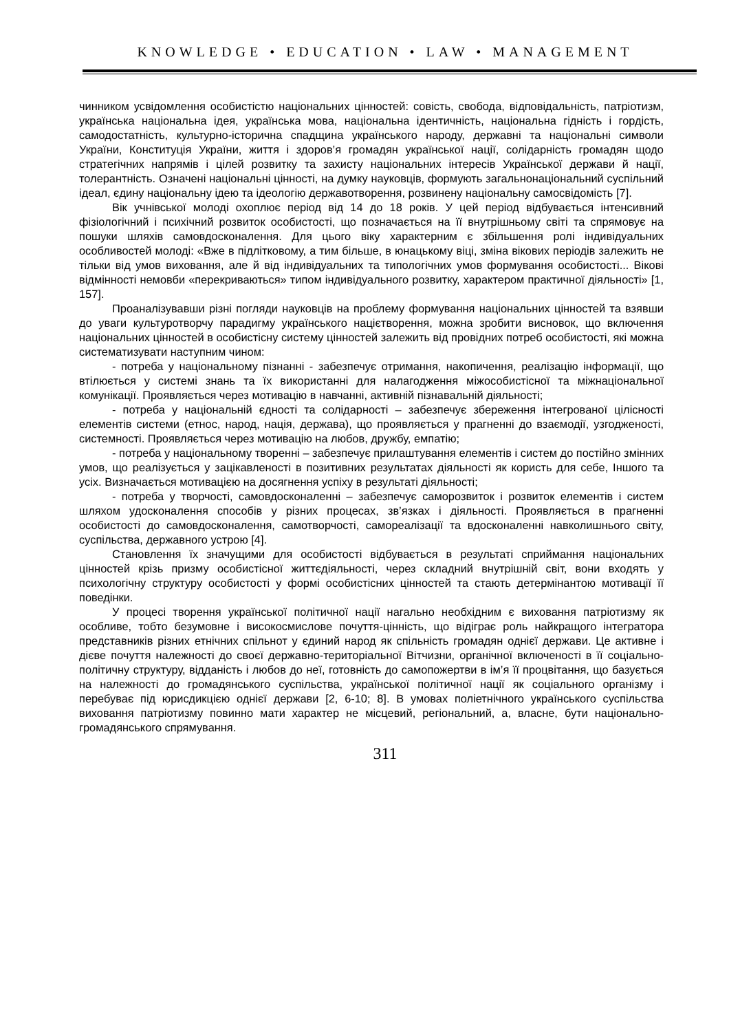KNOWLEDGE • EDUCATION • LAW • MANAGEMENT
чинником усвідомлення особистістю національних цінностей: совість, свобода, відповідальність, патріотизм, українська національна ідея, українська мова, національна ідентичність, національна гідність і гордість, самодостатність, культурно-історична спадщина українського народу, державні та національні символи України, Конституція України, життя і здоров’я громадян української нації, солідарність громадян щодо стратегічних напрямів і цілей розвитку та захисту національних інтересів Української держави й нації, толерантність. Означені національні цінності, на думку науковців, формують загальнонаціональний суспільний ідеал, єдину національну ідею та ідеологію державотворення, розвинену національну самосвідомість [7].
Вік учнівської молоді охоплює період від 14 до 18 років. У цей період відбувається інтенсивний фізіологічний і психічний розвиток особистості, що позначається на її внутрішньому світі та спрямовує на пошуки шляхів самовдосконалення. Для цього віку характерним є збільшення ролі індивідуальних особливостей молоді: «Вже в підлітковому, а тим більше, в юнацькому віці, зміна вікових періодів залежить не тільки від умов виховання, але й від індивідуальних та типологічних умов формування особистості... Вікові відмінності немовби «перекриваються» типом індивідуального розвитку, характером практичної діяльності» [1, 157].
Проаналізувавши різні погляди науковців на проблему формування національних цінностей та взявши до уваги культуротворчу парадигму українського націєтворення, можна зробити висновок, що включення національних цінностей в особистісну систему цінностей залежить від провідних потреб особистості, які можна систематизувати наступним чином:
- потреба у національному пізнанні - забезпечує отримання, накопичення, реалізацію інформації, що втілюється у системі знань та їх використанні для налагодження міжособистісної та міжнаціональної комунікації. Проявляється через мотивацію в навчанні, активній пізнавальній діяльності;
- потреба у національній єдності та солідарності – забезпечує збереження інтегрованої цілісності елементів системи (етнос, народ, нація, держава), що проявляється у прагненні до взаємодії, узгодженості, системності. Проявляється через мотивацію на любов, дружбу, емпатію;
- потреба у національному творенні – забезпечує прилаштування елементів і систем до постійно змінних умов, що реалізується у зацікавленості в позитивних результатах діяльності як користь для себе, Іншого та усіх. Визначається мотивацією на досягнення успіху в результаті діяльності;
- потреба у творчості, самовдосконаленні – забезпечує саморозвиток і розвиток елементів і систем шляхом удосконалення способів у різних процесах, зв’язках і діяльності. Проявляється в прагненні особистості до самовдосконалення, самотворчості, самореалізації та вдосконаленні навколишнього світу, суспільства, державного устрою [4].
Становлення їх значущими для особистості відбувається в результаті сприймання національних цінностей крізь призму особистісної життєдіяльності, через складний внутрішній світ, вони входять у психологічну структуру особистості у формі особистісних цінностей та стають детермінантою мотивації її поведінки.
У процесі творення української політичної нації нагально необхідним є виховання патріотизму як особливе, тобто безумовне і високосмислове почуття-цінність, що відіграє роль найкращого інтегратора представників різних етнічних спільнот у єдиний народ як спільність громадян однієї держави. Це активне і дієве почуття належності до своєї державно-територіальної Вітчизни, органічної включеності в її соціально-політичну структуру, відданість і любов до неї, готовність до самопожертви в ім’я її процвітання, що базується на належності до громадянського суспільства, української політичної нації як соціального організму і перебуває під юрисдикцією однієї держави [2, 6-10; 8]. В умовах поліетнічного українського суспільства виховання патріотизму повинно мати характер не місцевий, регіональний, а, власне, бути національно-громадянського спрямування.
311